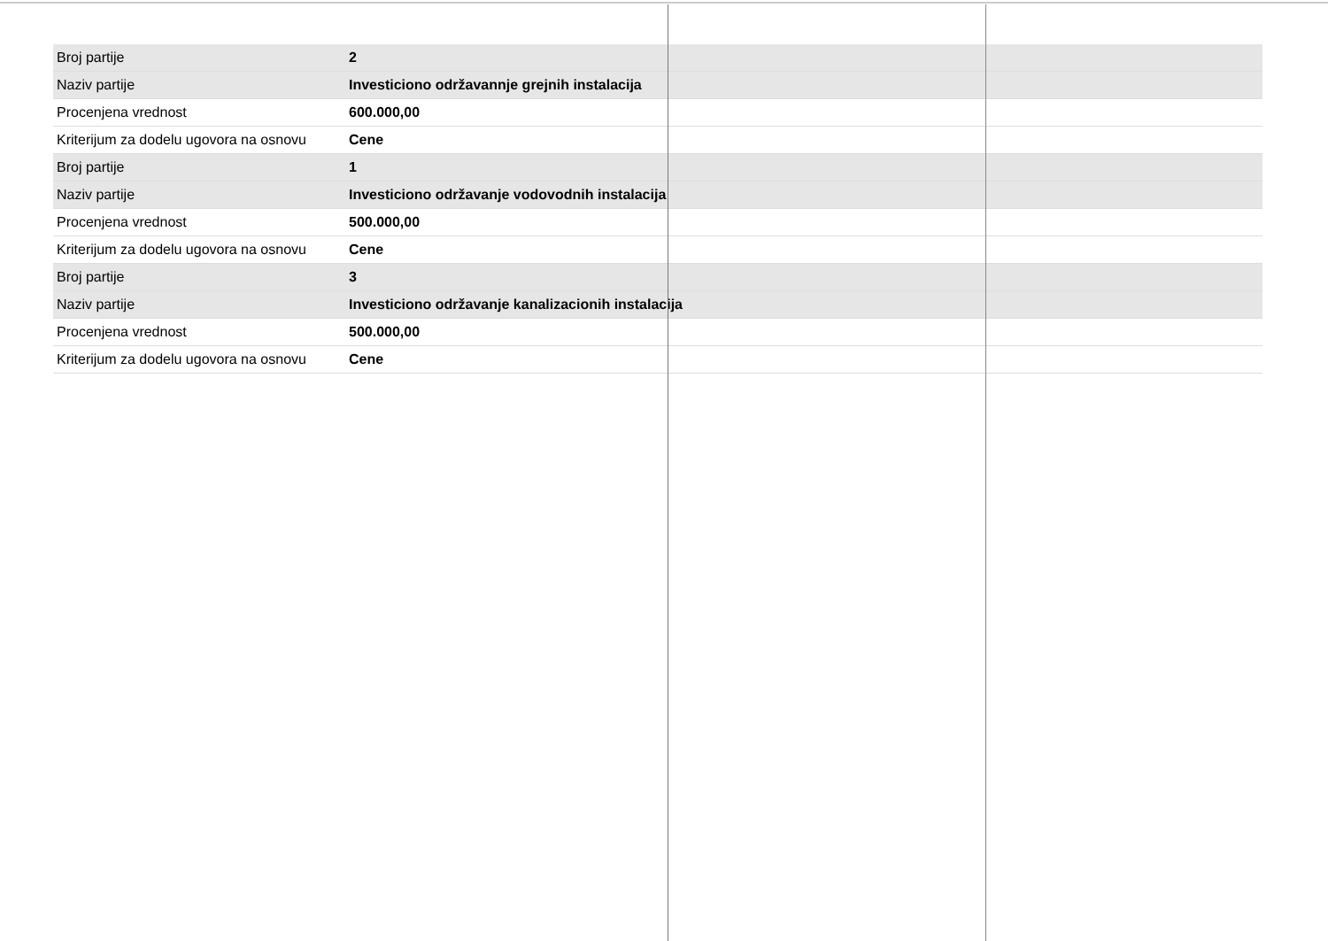| Broj partije | 2 |
| Naziv partije | Investiciono održavannje grejnih instalacija |
| Procenjena vrednost | 600.000,00 |
| Kriterijum za dodelu ugovora na osnovu | Cene |
| Broj partije | 1 |
| Naziv partije | Investiciono održavanje vodovodnih instalacija |
| Procenjena vrednost | 500.000,00 |
| Kriterijum za dodelu ugovora na osnovu | Cene |
| Broj partije | 3 |
| Naziv partije | Investiciono održavanje kanalizacionih instalacija |
| Procenjena vrednost | 500.000,00 |
| Kriterijum za dodelu ugovora na osnovu | Cene |